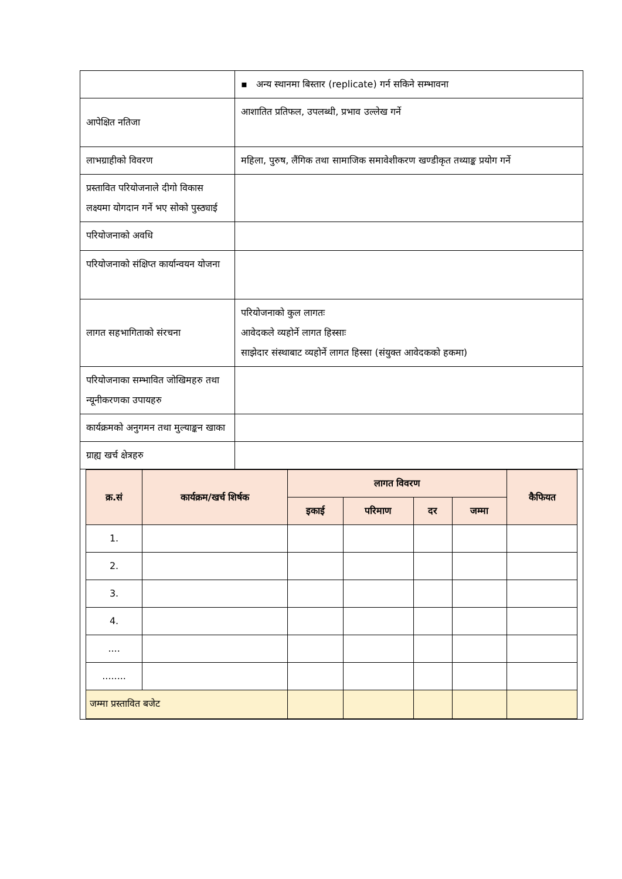| | ▪ अन्य स्थानमा बिस्तार (replicate) गर्न सकिने सम्भावना |
| आपेक्षित नतिजा | आशातित प्रतिफल, उपलब्धी, प्रभाव उल्लेख गर्ने |
| लाभग्राहीको विवरण | महिला, पुरुष, लैंगिक तथा सामाजिक समावेशीकरण खण्डीकृत तथ्याङ्क प्रयोग गर्ने |
| प्रस्तावित परियोजनाले दीगो विकास लक्ष्यमा योगदान गर्ने भए सोको पुस्ठ्याई | |
| परियोजनाको अवधि | |
| परियोजनाको संक्षिप्त कार्यान्वयन योजना | |
| लागत सहभागिताको संरचना | परियोजनाको कुल लागतः आवेदकले व्यहोर्ने लागत हिस्साः साझेदार संस्थाबाट व्यहोर्ने लागत हिस्सा (संयुक्त आवेदकको हकमा) |
| परियोजनाका सम्भावित जोखिमहरु तथा न्यूनीकरणका उपायहरु | |
| कार्यक्रमको अनुगमन तथा मुल्याङ्कन खाका | |
| ग्राह्य खर्च क्षेत्रहरु | |
| / क्र.सं / कार्यक्रम/खर्च शिर्षक / लागत विवरण / / / / कैफियत / / --- / --- / --- / --- / --- / --- / --- / / / / इकाई / परिमाण / दर / जम्मा / / / 1. / / / / / / / / 2. / / / / / / / / 3. / / / / / / / / 4. / / / / / / / / .... / / / / / / / / ........ / / / / / / / / जम्मा प्रस्तावित बजेट / / / / / / / | |